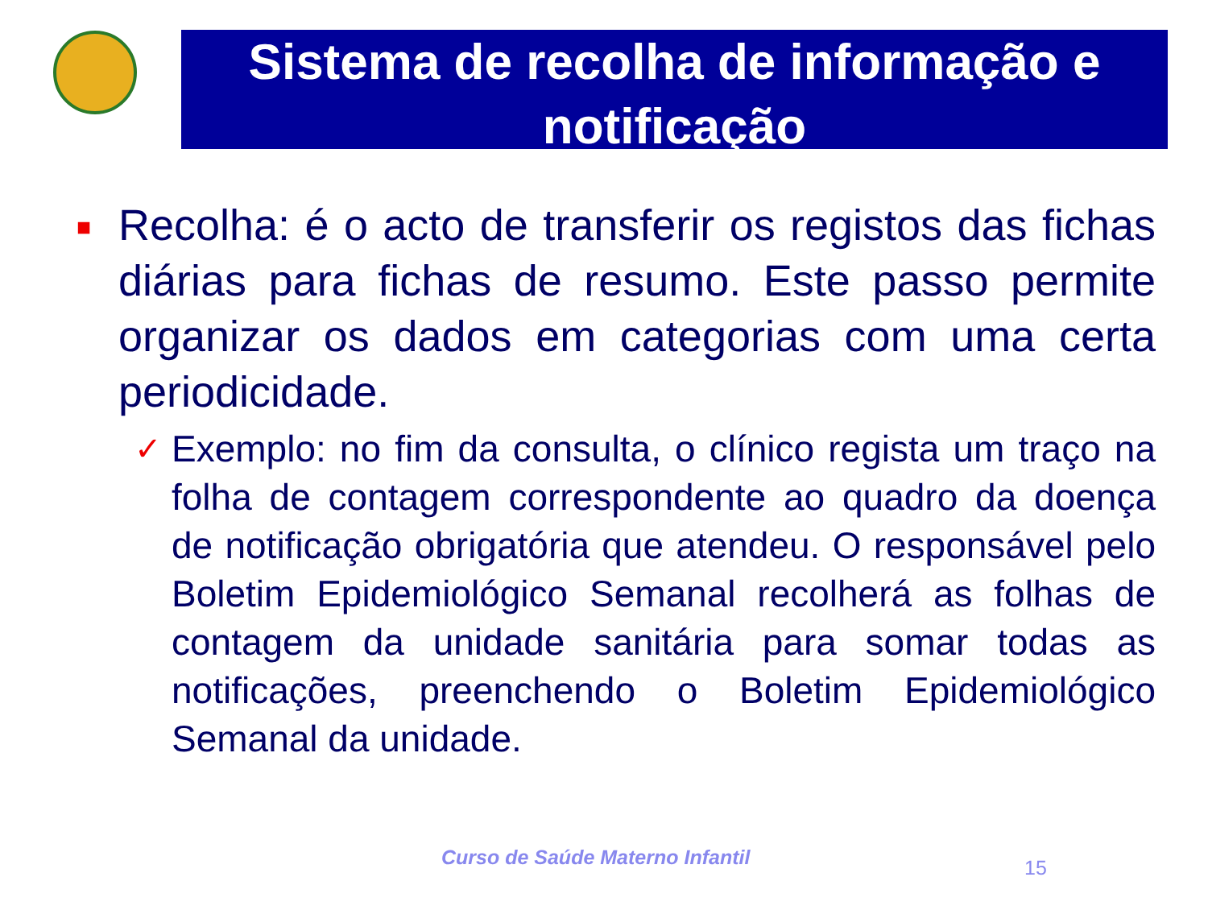Sistema de recolha de informação e notificação
■
Recolha: é o acto de transferir os registos das fichas diárias para fichas de resumo. Este passo permite organizar os dados em categorias com uma certa periodicidade.
✓
Exemplo: no fim da consulta, o clínico regista um traço na folha de contagem correspondente ao quadro da doença de notificação obrigatória que atendeu. O responsável pelo Boletim Epidemiológico Semanal recolherá as folhas de contagem da unidade sanitária para somar todas as notificações, preenchendo o Boletim Epidemiológico Semanal da unidade.
Curso de Saúde Materno Infantil
15